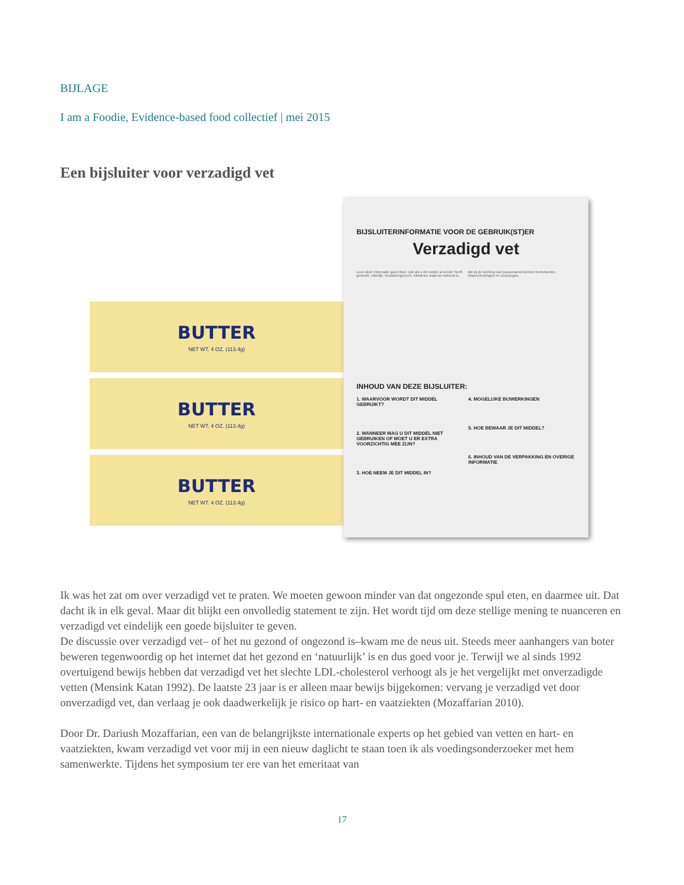BIJLAGE
I am a Foodie, Evidence-based food collectief | mei 2015
Een bijsluiter voor verzadigd vet
BUTTER
NET WT. 4 OZ. (113.4g)
BUTTER
NET WT. 4 OZ. (113.4g)
BUTTER
NET WT. 4 OZ. (113.4g)
BIJSLUITERINFORMATIE VOOR DE GEBRUIK(ST)ER
Verzadigd vet
Lees deze informatie goed door, ook als u dit middel al eerder heeft gebruikt. Uiterlijk. Verpakkingsvorm. Middelen waarvan bekend is, dat zij de werking van paracetamol kunnen beïnvloeden. Waarschuwingen en voorzorgen.
INHOUD VAN DEZE BIJSLUITER:
1. WAARVOOR WORDT DIT MIDDEL GEBRUIKT?
2. WANNEER MAG U DIT MIDDEL NIET GEBRUIKEN OF MOET U ER EXTRA VOORZICHTIG MEE ZIJN?
3. HOE NEEM JE DIT MIDDEL IN?
4. MOGELIJKE BIJWERKINGEN
5. HOE BEWAAR JE DIT MIDDEL?
6. INHOUD VAN DE VERPAKKING EN OVERIGE INFORMATIE
Ik was het zat om over verzadigd vet te praten. We moeten gewoon minder van dat ongezonde spul eten, en daarmee uit. Dat dacht ik in elk geval. Maar dit blijkt een onvolledig statement te zijn. Het wordt tijd om deze stellige mening te nuanceren en verzadigd vet eindelijk een goede bijsluiter te geven.
De discussie over verzadigd vet– of het nu gezond of ongezond is–kwam me de neus uit. Steeds meer aanhangers van boter beweren tegenwoordig op het internet dat het gezond en ‘natuurlijk’ is en dus goed voor je. Terwijl we al sinds 1992 overtuigend bewijs hebben dat verzadigd vet het slechte LDL-cholesterol verhoogt als je het vergelijkt met onverzadigde vetten (Mensink Katan 1992). De laatste 23 jaar is er alleen maar bewijs bijgekomen: vervang je verzadigd vet door onverzadigd vet, dan verlaag je ook daadwerkelijk je risico op hart- en vaatziekten (Mozaffarian 2010).
Door Dr. Dariush Mozaffarian, een van de belangrijkste internationale experts op het gebied van vetten en hart- en vaatziekten, kwam verzadigd vet voor mij in een nieuw daglicht te staan toen ik als voedingsonderzoeker met hem samenwerkte. Tijdens het symposium ter ere van het emeritaat van
17